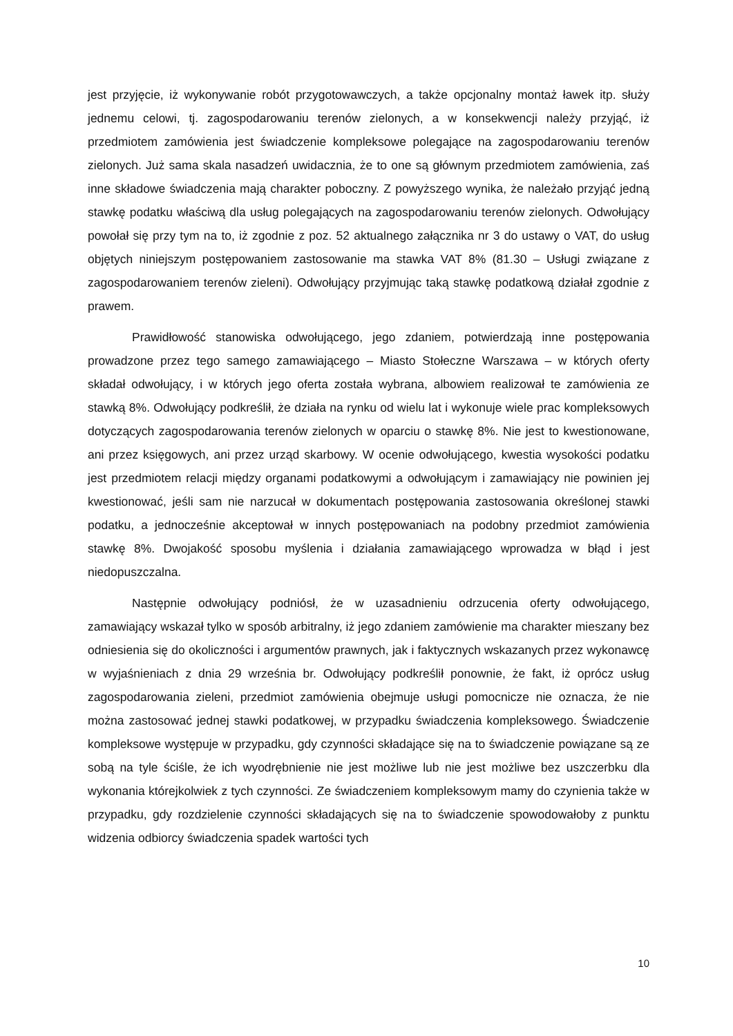jest przyjęcie, iż wykonywanie robót przygotowawczych, a także opcjonalny montaż ławek itp. służy jednemu celowi, tj. zagospodarowaniu terenów zielonych, a w konsekwencji należy przyjąć, iż przedmiotem zamówienia jest świadczenie kompleksowe polegające na zagospodarowaniu terenów zielonych. Już sama skala nasadzeń uwidacznia, że to one są głównym przedmiotem zamówienia, zaś inne składowe świadczenia mają charakter poboczny. Z powyższego wynika, że należało przyjąć jedną stawkę podatku właściwą dla usług polegających na zagospodarowaniu terenów zielonych. Odwołujący powołał się przy tym na to, iż zgodnie z poz. 52 aktualnego załącznika nr 3 do ustawy o VAT, do usług objętych niniejszym postępowaniem zastosowanie ma stawka VAT 8% (81.30 – Usługi związane z zagospodarowaniem terenów zieleni). Odwołujący przyjmując taką stawkę podatkową działał zgodnie z prawem.
Prawidłowość stanowiska odwołującego, jego zdaniem, potwierdzają inne postępowania prowadzone przez tego samego zamawiającego – Miasto Stołeczne Warszawa – w których oferty składał odwołujący, i w których jego oferta została wybrana, albowiem realizował te zamówienia ze stawką 8%. Odwołujący podkreślił, że działa na rynku od wielu lat i wykonuje wiele prac kompleksowych dotyczących zagospodarowania terenów zielonych w oparciu o stawkę 8%. Nie jest to kwestionowane, ani przez księgowych, ani przez urząd skarbowy. W ocenie odwołującego, kwestia wysokości podatku jest przedmiotem relacji między organami podatkowymi a odwołującym i zamawiający nie powinien jej kwestionować, jeśli sam nie narzucał w dokumentach postępowania zastosowania określonej stawki podatku, a jednocześnie akceptował w innych postępowaniach na podobny przedmiot zamówienia stawkę 8%. Dwojakość sposobu myślenia i działania zamawiającego wprowadza w błąd i jest niedopuszczalna.
Następnie odwołujący podniósł, że w uzasadnieniu odrzucenia oferty odwołującego, zamawiający wskazał tylko w sposób arbitralny, iż jego zdaniem zamówienie ma charakter mieszany bez odniesienia się do okoliczności i argumentów prawnych, jak i faktycznych wskazanych przez wykonawcę w wyjaśnieniach z dnia 29 września br. Odwołujący podkreślił ponownie, że fakt, iż oprócz usług zagospodarowania zieleni, przedmiot zamówienia obejmuje usługi pomocnicze nie oznacza, że nie można zastosować jednej stawki podatkowej, w przypadku świadczenia kompleksowego. Świadczenie kompleksowe występuje w przypadku, gdy czynności składające się na to świadczenie powiązane są ze sobą na tyle ściśle, że ich wyodrębnienie nie jest możliwe lub nie jest możliwe bez uszczerbku dla wykonania którejkolwiek z tych czynności. Ze świadczeniem kompleksowym mamy do czynienia także w przypadku, gdy rozdzielenie czynności składających się na to świadczenie spowodowałoby z punktu widzenia odbiorcy świadczenia spadek wartości tych
10